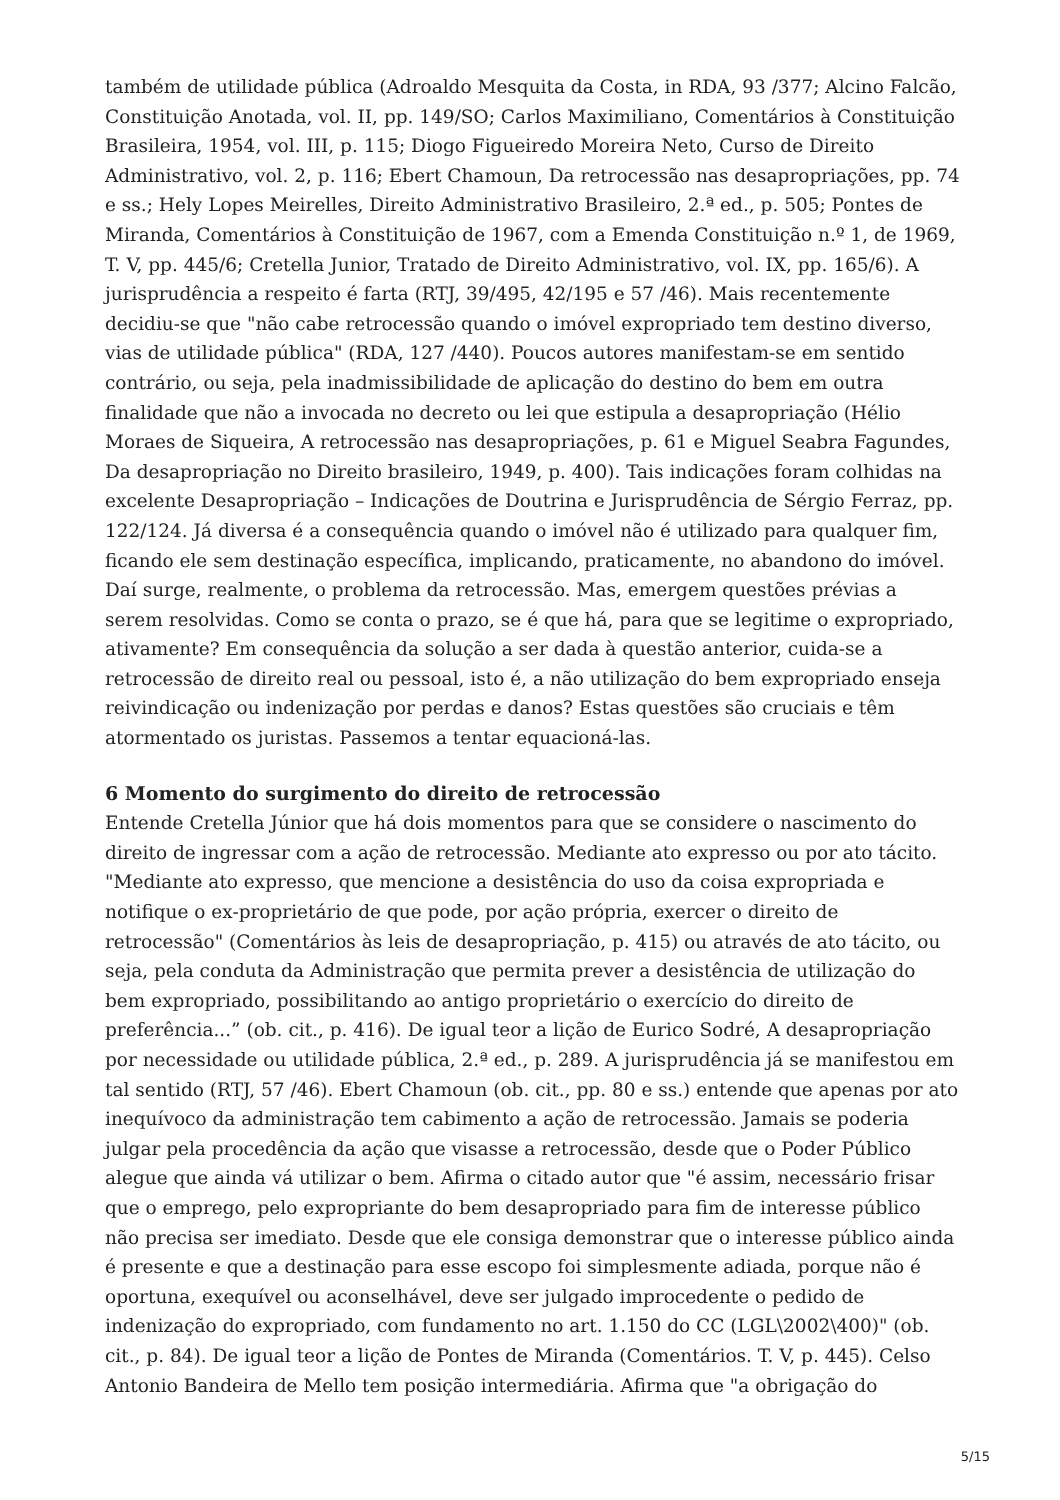também de utilidade pública (Adroaldo Mesquita da Costa, in RDA, 93 /377; Alcino Falcão, Constituição Anotada, vol. II, pp. 149/SO; Carlos Maximiliano, Comentários à Constituição Brasileira, 1954, vol. III, p. 115; Diogo Figueiredo Moreira Neto, Curso de Direito Administrativo, vol. 2, p. 116; Ebert Chamoun, Da retrocessão nas desapropriações, pp. 74 e ss.; Hely Lopes Meirelles, Direito Administrativo Brasileiro, 2.ª ed., p. 505; Pontes de Miranda, Comentários à Constituição de 1967, com a Emenda Constituição n.º 1, de 1969, T. V, pp. 445/6; Cretella Junior, Tratado de Direito Administrativo, vol. IX, pp. 165/6). A jurisprudência a respeito é farta (RTJ, 39/495, 42/195 e 57 /46). Mais recentemente decidiu-se que "não cabe retrocessão quando o imóvel expropriado tem destino diverso, vias de utilidade pública" (RDA, 127 /440). Poucos autores manifestam-se em sentido contrário, ou seja, pela inadmissibilidade de aplicação do destino do bem em outra finalidade que não a invocada no decreto ou lei que estipula a desapropriação (Hélio Moraes de Siqueira, A retrocessão nas desapropriações, p. 61 e Miguel Seabra Fagundes, Da desapropriação no Direito brasileiro, 1949, p. 400). Tais indicações foram colhidas na excelente Desapropriação – Indicações de Doutrina e Jurisprudência de Sérgio Ferraz, pp. 122/124. Já diversa é a consequência quando o imóvel não é utilizado para qualquer fim, ficando ele sem destinação específica, implicando, praticamente, no abandono do imóvel. Daí surge, realmente, o problema da retrocessão. Mas, emergem questões prévias a serem resolvidas. Como se conta o prazo, se é que há, para que se legitime o expropriado, ativamente? Em consequência da solução a ser dada à questão anterior, cuida-se a retrocessão de direito real ou pessoal, isto é, a não utilização do bem expropriado enseja reivindicação ou indenização por perdas e danos? Estas questões são cruciais e têm atormentado os juristas. Passemos a tentar equacioná-las.
6 Momento do surgimento do direito de retrocessão
Entende Cretella Júnior que há dois momentos para que se considere o nascimento do direito de ingressar com a ação de retrocessão. Mediante ato expresso ou por ato tácito. "Mediante ato expresso, que mencione a desistência do uso da coisa expropriada e notifique o ex-proprietário de que pode, por ação própria, exercer o direito de retrocessão" (Comentários às leis de desapropriação, p. 415) ou através de ato tácito, ou seja, pela conduta da Administração que permita prever a desistência de utilização do bem expropriado, possibilitando ao antigo proprietário o exercício do direito de preferência...” (ob. cit., p. 416). De igual teor a lição de Eurico Sodré, A desapropriação por necessidade ou utilidade pública, 2.ª ed., p. 289. A jurisprudência já se manifestou em tal sentido (RTJ, 57 /46). Ebert Chamoun (ob. cit., pp. 80 e ss.) entende que apenas por ato inequívoco da administração tem cabimento a ação de retrocessão. Jamais se poderia julgar pela procedência da ação que visasse a retrocessão, desde que o Poder Público alegue que ainda vá utilizar o bem. Afirma o citado autor que "é assim, necessário frisar que o emprego, pelo expropriante do bem desapropriado para fim de interesse público não precisa ser imediato. Desde que ele consiga demonstrar que o interesse público ainda é presente e que a destinação para esse escopo foi simplesmente adiada, porque não é oportuna, exequível ou aconselhável, deve ser julgado improcedente o pedido de indenização do expropriado, com fundamento no art. 1.150 do CC (LGL\2002\400)" (ob. cit., p. 84). De igual teor a lição de Pontes de Miranda (Comentários. T. V, p. 445). Celso Antonio Bandeira de Mello tem posição intermediária. Afirma que "a obrigação do
5/15